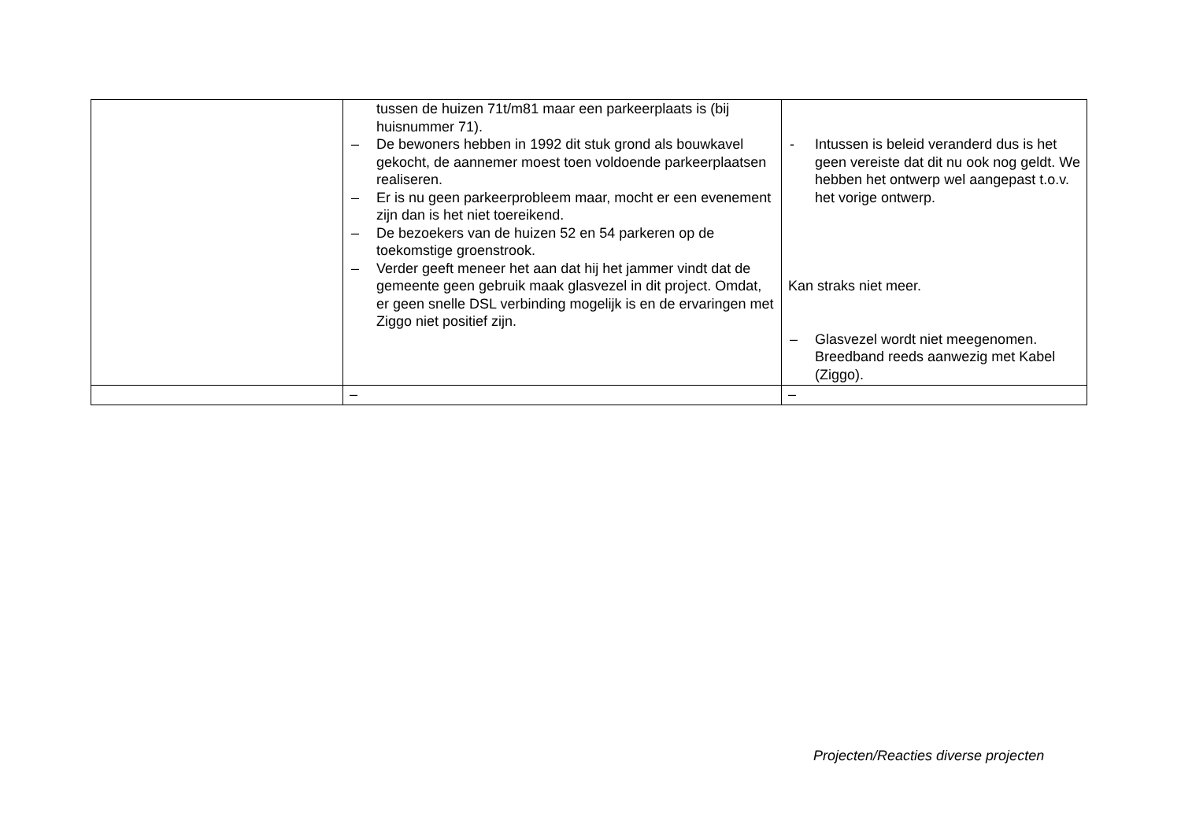| | tussen de huizen 71t/m81 maar een parkeerplaats is (bij huisnummer 71). – De bewoners hebben in 1992 dit stuk grond als bouwkavel gekocht, de aannemer moest toen voldoende parkeerplaatsen realiseren. – Er is nu geen parkeerprobleem maar, mocht er een evenement zijn dan is het niet toereikend. – De bezoekers van de huizen 52 en 54 parkeren op de toekomstige groenstrook. – Verder geeft meneer het aan dat hij het jammer vindt dat de gemeente geen gebruik maak glasvezel in dit project. Omdat, er geen snelle DSL verbinding mogelijk is en de ervaringen met Ziggo niet positief zijn. | - Intussen is beleid veranderd dus is het geen vereiste dat dit nu ook nog geldt. We hebben het ontwerp wel aangepast t.o.v. het vorige ontwerp. Kan straks niet meer. – Glasvezel wordt niet meegenomen. Breedband reeds aanwezig met Kabel (Ziggo). |
| | – | – |
Projecten/Reacties diverse projecten